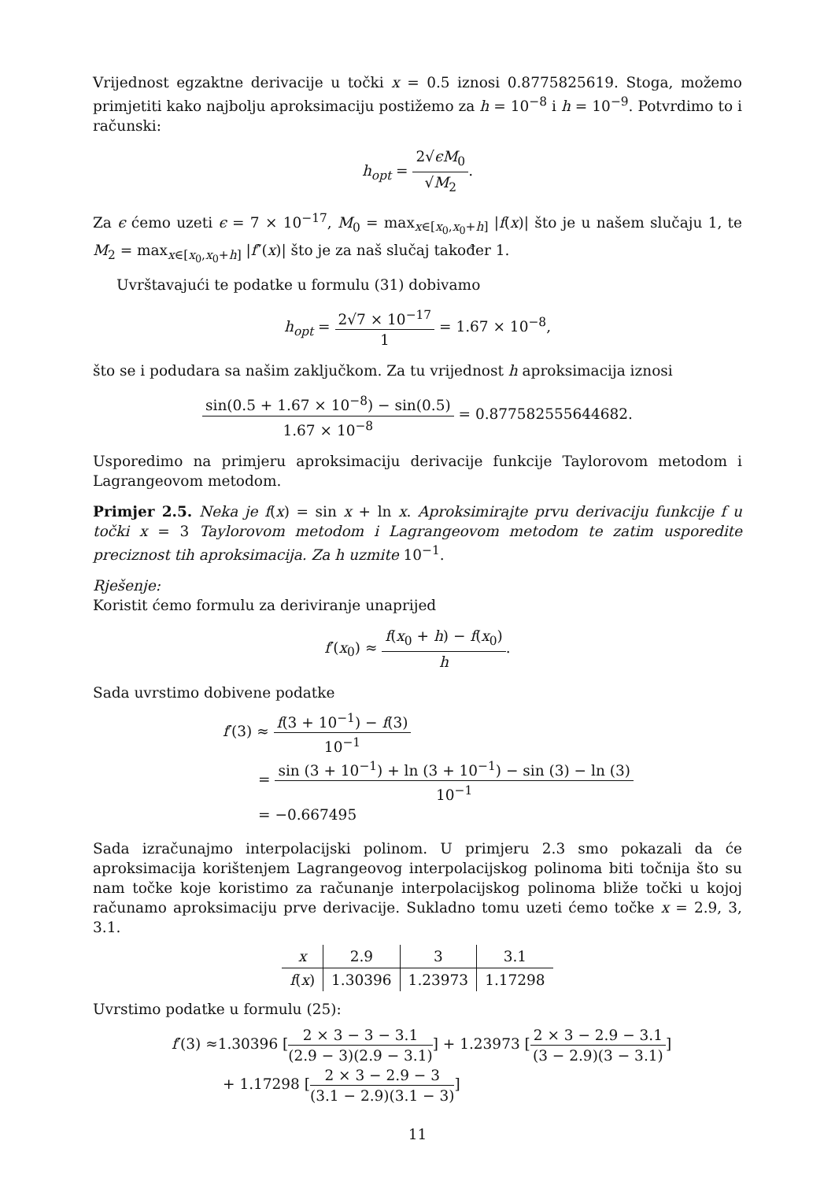Vrijednost egzaktne derivacije u točki x = 0.5 iznosi 0.8775825619. Stoga, možemo primjetiti kako najbolju aproksimaciju postižemo za h = 10<sup>−8</sup> i h = 10<sup>−9</sup>. Potvrdimo to i računski:
h<sub>opt</sub> = 2√ϵM<sub>0</sub> √M<sub>2</sub>.
Za ϵ ćemo uzeti ϵ = 7 × 10<sup>−17</sup>, M<sub>0</sub> = max<sub>x∈[x<sub>0</sub>,x<sub>0</sub>+h]</sub> |f(x)| što je u našem slučaju 1, te M<sub>2</sub> = max<sub>x∈[x<sub>0</sub>,x<sub>0</sub>+h]</sub> |f″(x)| što je za naš slučaj također 1.
Uvrštavajući te podatke u formulu (31) dobivamo
h<sub>opt</sub> = 2√7 × 10<sup>−17</sup> 1 = 1.67 × 10<sup>−8</sup>,
što se i podudara sa našim zaključkom. Za tu vrijednost h aproksimacija iznosi
sin(0.5 + 1.67 × 10<sup>−8</sup>) − sin(0.5) 1.67 × 10<sup>−8</sup> = 0.877582555644682.
Usporedimo na primjeru aproksimaciju derivacije funkcije Taylorovom metodom i Lagrangeovom metodom.
Primjer 2.5. Neka je f(x) = sin x + ln x. Aproksimirajte prvu derivaciju funkcije f u točki x = 3 Taylorovom metodom i Lagrangeovom metodom te zatim usporedite preciznost tih aproksimacija. Za h uzmite 10<sup>−1</sup>.
Rješenje:
Koristit ćemo formulu za deriviranje unaprijed
f′(x<sub>0</sub>) ≈ f(x<sub>0</sub> + h) − f(x<sub>0</sub>) h.
Sada uvrstimo dobivene podatke
f′(3) ≈ f(3 + 10<sup>−1</sup>) − f(3) 10<sup>−1</sup>
= sin (3 + 10<sup>−1</sup>) + ln (3 + 10<sup>−1</sup>) − sin (3) − ln (3) 10<sup>−1</sup>
= −0.667495
Sada izračunajmo interpolacijski polinom. U primjeru 2.3 smo pokazali da će aproksimacija korištenjem Lagrangeovog interpolacijskog polinoma biti točnija što su nam točke koje koristimo za računanje interpolacijskog polinoma bliže točki u kojoj računamo aproksimaciju prve derivacije. Sukladno tomu uzeti ćemo točke x = 2.9, 3, 3.1.
| x | 2.9 | 3 | 3.1 |
| f ( x ) | 1.30396 | 1.23973 | 1.17298 |
Uvrstimo podatke u formulu (25):
f′(3) ≈1.30396 [2 × 3 − 3 − 3.1 (2.9 − 3)(2.9 − 3.1)] + 1.23973 [2 × 3 − 2.9 − 3.1 (3 − 2.9)(3 − 3.1)]
+ 1.17298 [2 × 3 − 2.9 − 3 (3.1 − 2.9)(3.1 − 3)]
11